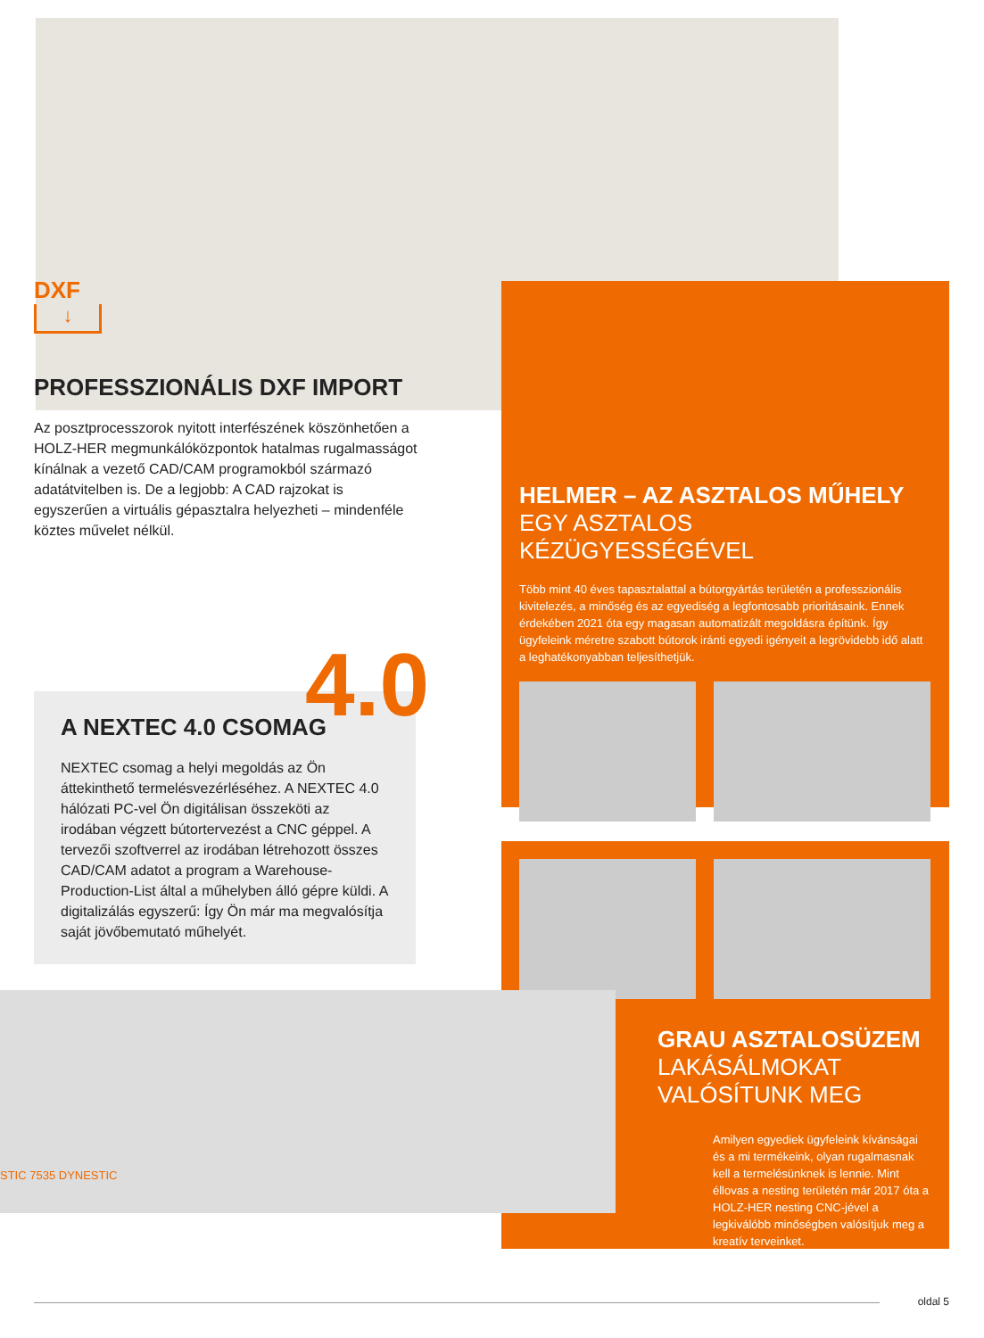DXF
↓
PROFESSZIONÁLIS DXF IMPORT
Az posztprocesszorok nyitott interfészének köszönhetően a HOLZ-HER megmunkálóközpontok hatalmas rugalmasságot kínálnak a vezető CAD/CAM programokból származó adatátvitelben is. De a legjobb: A CAD rajzokat is egyszerűen a virtuális gépasztalra helyezheti – mindenféle köztes művelet nélkül.
4.0
A NEXTEC 4.0 CSOMAG
NEXTEC csomag a helyi megoldás az Ön áttekinthető termelésvezérléséhez. A NEXTEC 4.0 hálózati PC-vel Ön digitálisan összeköti az irodában végzett bútortervezést a CNC géppel. A tervezői szoftverrel az irodában létrehozott összes CAD/CAM adatot a program a Warehouse-Production-List által a műhelyben álló gépre küldi. A digitalizálás egyszerű: Így Ön már ma megvalósítja saját jövőbemutató műhelyét.
HELMER – AZ ASZTALOS MŰHELY
EGY ASZTALOS KÉZÜGYESSÉGÉVEL
Több mint 40 éves tapasztalattal a bútorgyártás területén a professzionális kivitelezés, a minőség és az egyediség a legfontosabb prioritásaink. Ennek érdekében 2021 óta egy magasan automatizált megoldásra építünk. Így ügyfeleink méretre szabott bútorok iránti egyedi igényeit a legrövidebb idő alatt a leghatékonyabban teljesíthetjük.
GRAU ASZTALOSÜZEM
LAKÁSÁLMOKAT
VALÓSÍTUNK MEG
Amilyen egyediek ügyfeleink kívánságai és a mi termékeink, olyan rugalmasnak kell a termelésünknek is lennie. Mint éllovas a nesting területén már 2017 óta a HOLZ-HER nesting CNC-jével a legkiválóbb minőségben valósítjuk meg a kreatív terveinket.
STIC 7535 DYNESTIC
oldal 5